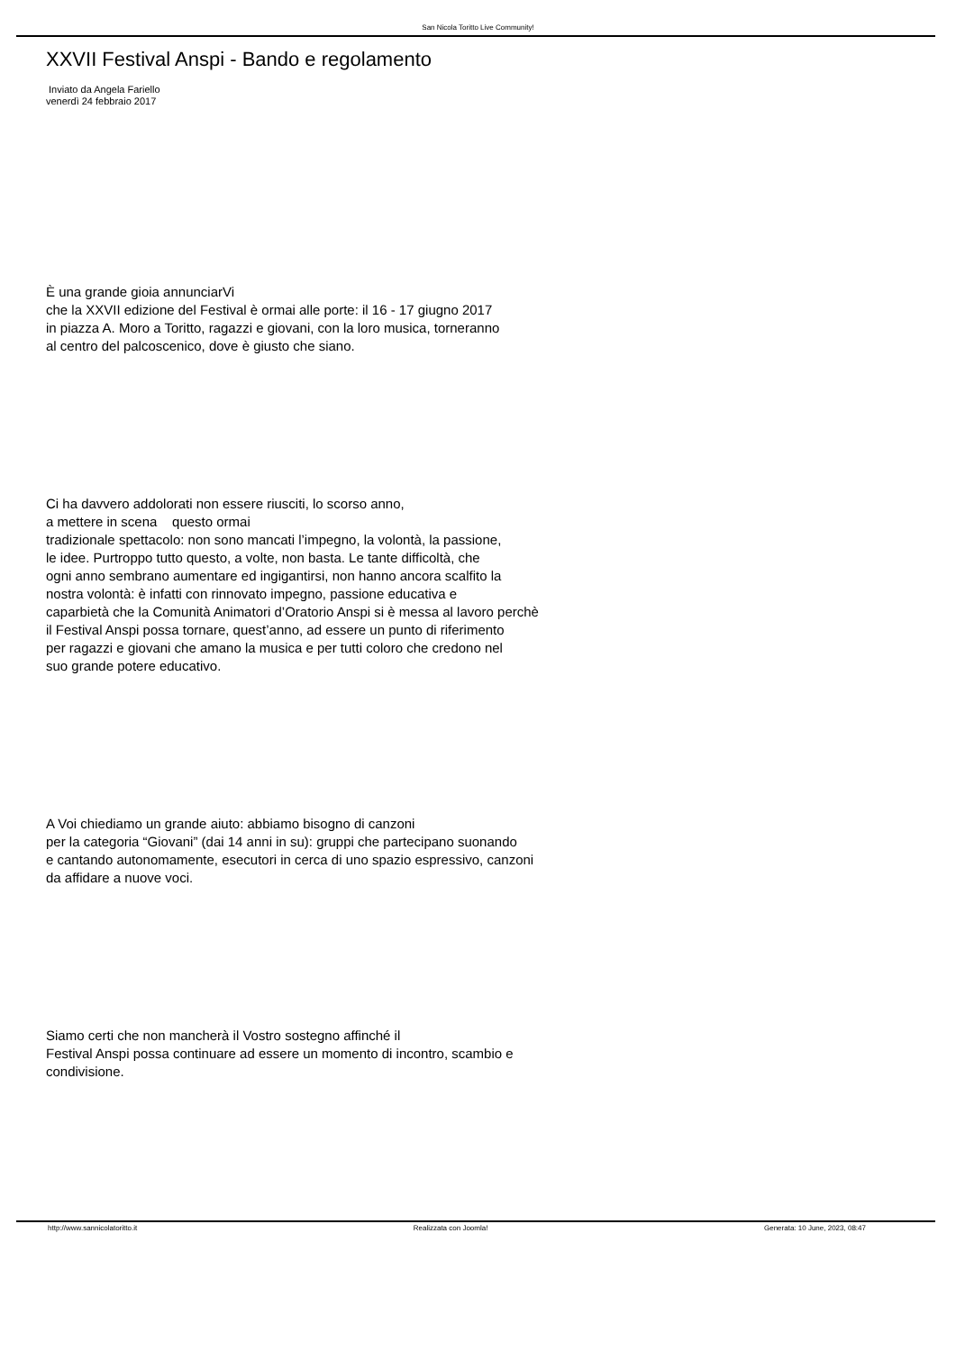San Nicola Toritto Live Community!
XXVII Festival Anspi - Bando e regolamento
Inviato da Angela Fariello
venerdì 24 febbraio 2017
È una grande gioia annunciarVi
che la XXVII edizione del Festival è ormai alle porte: il 16 - 17 giugno 2017
in piazza A. Moro a Toritto, ragazzi e giovani, con la loro musica, torneranno
al centro del palcoscenico, dove è giusto che siano.
Ci ha davvero addolorati non essere riusciti, lo scorso anno,
a mettere in scena questo ormai
tradizionale spettacolo: non sono mancati l’impegno, la volontà, la passione,
le idee. Purtroppo tutto questo, a volte, non basta. Le tante difficoltà, che
ogni anno sembrano aumentare ed ingigantirsi, non hanno ancora scalfito la
nostra volontà: è infatti con rinnovato impegno, passione educativa e
caparbietà che la Comunità Animatori d’Oratorio Anspi si è messa al lavoro perchè
il Festival Anspi possa tornare, quest’anno, ad essere un punto di riferimento
per ragazzi e giovani che amano la musica e per tutti coloro che credono nel
suo grande potere educativo.
A Voi chiediamo un grande aiuto: abbiamo bisogno di canzoni
per la categoria “Giovani” (dai 14 anni in su): gruppi che partecipano suonando
e cantando autonomamente, esecutori in cerca di uno spazio espressivo, canzoni
da affidare a nuove voci.
Siamo certi che non mancherà il Vostro sostegno affinché il
Festival Anspi possa continuare ad essere un momento di incontro, scambio e
condivisione.
http://www.sannicolatoritto.it Realizzata con Joomla! Generata: 10 June, 2023, 08:47